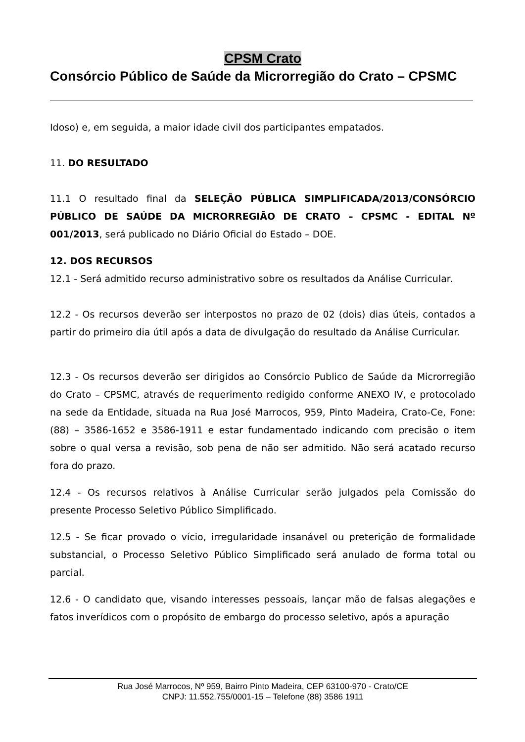CPSM Crato
Consórcio Público de Saúde da Microrregião do Crato – CPSMC
Idoso) e, em seguida, a maior idade civil dos participantes empatados.
11. DO RESULTADO
11.1 O resultado final da SELEÇÃO PÚBLICA SIMPLIFICADA/2013/CONSÓRCIO PÚBLICO DE SAÚDE DA MICRORREGIÃO DE CRATO – CPSMC - EDITAL Nº 001/2013, será publicado no Diário Oficial do Estado – DOE.
12. DOS RECURSOS
12.1 - Será admitido recurso administrativo sobre os resultados da Análise Curricular.
12.2 - Os recursos deverão ser interpostos no prazo de 02 (dois) dias úteis, contados a partir do primeiro dia útil após a data de divulgação do resultado da Análise Curricular.
12.3 - Os recursos deverão ser dirigidos ao Consórcio Publico de Saúde da Microrregião do Crato – CPSMC, através de requerimento redigido conforme ANEXO IV, e protocolado na sede da Entidade, situada na Rua José Marrocos, 959, Pinto Madeira, Crato-Ce, Fone: (88) – 3586-1652 e 3586-1911 e estar fundamentado indicando com precisão o item sobre o qual versa a revisão, sob pena de não ser admitido. Não será acatado recurso fora do prazo.
12.4 - Os recursos relativos à Análise Curricular serão julgados pela Comissão do presente Processo Seletivo Público Simplificado.
12.5 - Se ficar provado o vício, irregularidade insanável ou preterição de formalidade substancial, o Processo Seletivo Público Simplificado será anulado de forma total ou parcial.
12.6 - O candidato que, visando interesses pessoais, lançar mão de falsas alegações e fatos inverídicos com o propósito de embargo do processo seletivo, após a apuração
Rua José Marrocos, Nº 959, Bairro Pinto Madeira, CEP 63100-970 - Crato/CE
CNPJ: 11.552.755/0001-15 – Telefone (88) 3586 1911